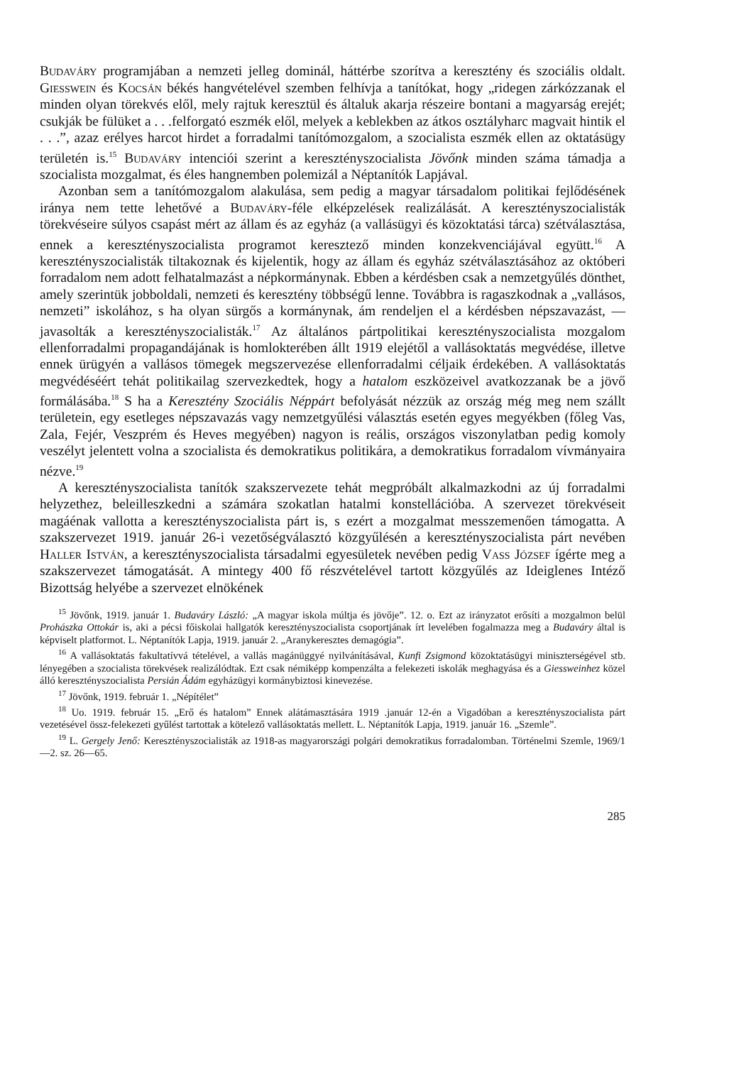Budaváry programjában a nemzeti jelleg dominál, háttérbe szorítva a keresztény és szociális oldalt. Giesswein és Kocsán békés hangvételével szemben felhívja a tanítókat, hogy „ridegen zárkózzanak el minden olyan törekvés elől, mely rajtuk keresztül és általuk akarja részeire bontani a magyarság erejét; csukják be fülüket a . . .felforgató eszmék elől, melyek a keblekben az átkos osztályharc magvait hintik el . . .”, azaz erélyes harcot hirdet a forradalmi tanítómozgalom, a szocialista eszmék ellen az oktatásügy területén is.<sup>15</sup> Budaváry intenciói szerint a keresztényszocialista Jövőnk minden száma támadja a szocialista mozgalmat, és éles hangnemben polemizál a Néptanítók Lapjával.
Azonban sem a tanítómozgalom alakulása, sem pedig a magyar társadalom politikai fejlődésének iránya nem tette lehetővé a Budaváry-féle elképzelések realizálását. A keresztényszocialisták törekvéseire súlyos csapást mért az állam és az egyház (a vallásügyi és közoktatási tárca) szétválasztása, ennek a keresztényszocialista programot keresztező minden konzekvenciájával együtt.<sup>16</sup> A keresztényszocialisták tiltakoznak és kijelentik, hogy az állam és egyház szétválasztásához az októberi forradalom nem adott felhatalmazást a népkormánynak. Ebben a kérdésben csak a nemzetgyűlés dönthet, amely szerintük jobboldali, nemzeti és keresztény többségű lenne. Továbbra is ragaszkodnak a „vallásos, nemzeti” iskolához, s ha olyan sürgős a kormánynak, ám rendeljen el a kérdésben népszavazást, — javasolták a keresztényszocialisták.<sup>17</sup> Az általános pártpolitikai keresztényszocialista mozgalom ellenforradalmi propagandájának is homlokterében állt 1919 elejétől a vallásoktatás megvédése, illetve ennek ürügyén a vallásos tömegek megszervezése ellenforradalmi céljaik érdekében. A vallásoktatás megvédéséért tehát politikailag szervezkedtek, hogy a hatalom eszközeivel avatkozzanak be a jövő formálásába.<sup>18</sup> S ha a Keresztény Szociális Néppárt befolyását nézzük az ország még meg nem szállt területein, egy esetleges népszavazás vagy nemzetgyűlési választás esetén egyes megyékben (főleg Vas, Zala, Fejér, Veszprém és Heves megyében) nagyon is reális, országos viszonylatban pedig komoly veszélyt jelentett volna a szocialista és demokratikus politikára, a demokratikus forradalom vívmányaira nézve.<sup>19</sup>
A keresztényszocialista tanítók szakszervezete tehát megpróbált alkalmazkodni az új forradalmi helyzethez, beleilleszkedni a számára szokatlan hatalmi konstellációba. A szervezet törekvéseit magáénak vallotta a keresztényszocialista párt is, s ezért a mozgalmat messzemenően támogatta. A szakszervezet 1919. január 26-i vezetőségválasztó közgyűlésén a keresztényszocialista párt nevében Haller István, a keresztényszocialista társadalmi egyesületek nevében pedig Vass József ígérte meg a szakszervezet támogatását. A mintegy 400 fő részvételével tartott közgyűlés az Ideiglenes Intéző Bizottság helyébe a szervezet elnökének
<sup>15</sup> Jövőnk, 1919. január 1. Budaváry László: „A magyar iskola múltja és jövője”. 12. o. Ezt az irányzatot erősíti a mozgalmon belül Prohászka Ottokár is, aki a pécsi főiskolai hallgatók keresztényszocialista csoportjának írt levelében fogalmazza meg a Budaváry által is képviselt platformot. L. Néptanítók Lapja, 1919. január 2. „Aranykeresztes demagógia”.
<sup>16</sup> A vallásoktatás fakultatívvá tételével, a vallás magánüggyé nyilvánításával, Kunfi Zsigmond közoktatásügyi miniszterségével stb. lényegében a szocialista törekvések realizálódtak. Ezt csak némiképp kompenzálta a felekezeti iskolák meghagyása és a Giessweinhez közel álló keresztényszocialista Persián Ádám egyházügyi kormánybiztosi kinevezése.
<sup>17</sup> Jövőnk, 1919. február 1. „Népítélet”
<sup>18</sup> Uo. 1919. február 15. „Erő és hatalom” Ennek alátámasztására 1919 .január 12-én a Vigadóban a keresztényszocialista párt vezetésével össz-felekezeti gyűlést tartottak a kötelező vallásoktatás mellett. L. Néptanítók Lapja, 1919. január 16. „Szemle”.
<sup>19</sup> L. Gergely Jenő: Keresztényszocialisták az 1918-as magyarországi polgári demokratikus forradalomban. Történelmi Szemle, 1969/1—2. sz. 26—65.
285